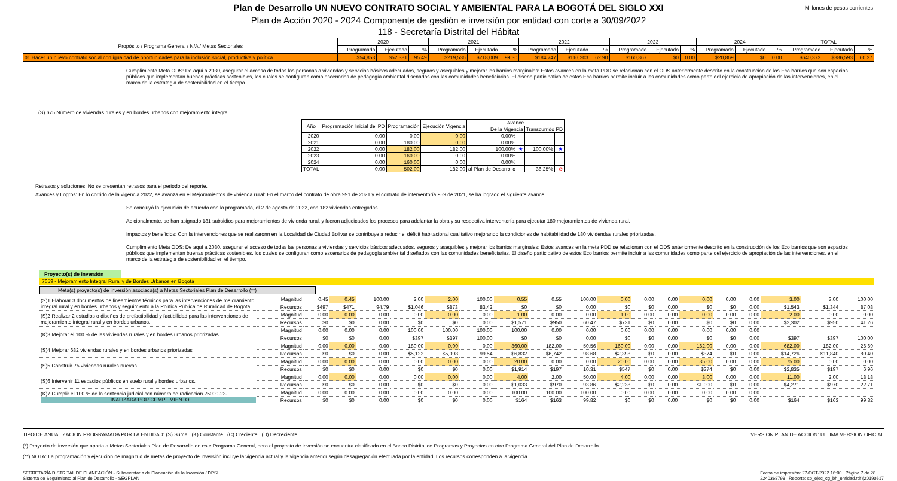Plan de Desarrollo UN NUEVO CONTRATO SOCIAL Y AMBIENTAL PARA LA BOGOTÁ DEL SIGLO XXI
Millones de pesos corrientes
Plan de Acción 2020 - 2024 Componente de gestión e inversión por entidad con corte a 30/09/2022
118 - Secretaría Distrital del Hábitat
| Propósito / Programa General / N/A / Metas Sectoriales | 2020 | | | 2021 | | | 2022 | | | 2023 | | | 2024 | | | TOTAL | | |
| --- | --- | --- | --- | --- | --- | --- | --- | --- | --- | --- | --- | --- | --- | --- | --- | --- | --- | --- |
| | Programado | Ejecutado | % | Programado | Ejecutado | % | Programado | Ejecutado | % | Programado | Ejecutado | % | Programado | Ejecutado | % | Programado | Ejecutado | % |
| 01 Hacer un nuevo contrato social con igualdad de oportunidades para la inclusión social, productiva y política | $54,853 | $52,381 | 95.49 | $219,536 | $218,009 | 99.30 | $184,747 | $116,203 | 62.90 | $160,367 | $0 | 0.00 | $20,869 | $0 | 0.00 | $640,373 | $386,593 | 60.37 |
Cumplimiento Meta ODS: De aquí a 2030, asegurar el acceso de todas las personas a viviendas y servicios básicos adecuados, seguros y asequibles y mejorar los barrios marginales: Estos avances en la meta PDD se relacionan con el ODS anteriormente descrito en la construcción de los Eco barrios que son espacios públicos que implementan buenas prácticas sostenibles, los cuales se configuran como escenarios de pedagogía ambiental diseñados con las comunidades beneficiarias. El diseño participativo de estos Eco barrios permite incluir a las comunidades como parte del ejercicio de apropiación de las intervenciones, en el marco de la estrategia de sostenibilidad en el tiempo.
(S) 675 Número de viviendas rurales y en bordes urbanos con mejoramiento integral
| Año | Programación Inicial del PD | Programación | Ejecución Vigencia | Avance | | | |
| --- | --- | --- | --- | --- | --- | --- | --- |
| | | | | De la Vigencia | | Transcurrido PD | |
| 2020 | 0.00 | 0.00 | 0.00 | 0.00% | | | |
| 2021 | 0.00 | 180.00 | 0.00 | 0.00% | | | |
| 2022 | 0.00 | 182.00 | 182.00 | 100.00% | ★ | 100.00% | ★ |
| 2023 | 0.00 | 160.00 | 0.00 | 0.00% | | | |
| 2024 | 0.00 | 160.00 | 0.00 | 0.00% | | | |
| TOTAL | 0.00 | 502.00 | 182.00 | al Plan de Desarrollo | | 36.25% | ⊘ |
Retrasos y soluciones: No se presentan retrasos para el periodo del reporte.
Avances y Logros: En lo corrido de la vigencia 2022, se avanza en el Mejoramientos de vivienda rural: En el marco del contrato de obra 991 de 2021 y el contrato de interventoría 959 de 2021, se ha logrado el siguiente avance:
Se concluyó la ejecución de acuerdo con lo programado, el 2 de agosto de 2022, con 182 viviendas entregadas.
Adicionalmente, se han asignado 181 subsidios para mejoramientos de vivienda rural, y fueron adjudicados los procesos para adelantar la obra y su respectiva interventoría para ejecutar 180 mejoramientos de vivienda rural.
Impactos y beneficios: Con la intervenciones que se realizaronn en la Localidad de Ciudad Bolívar se contribuye a reducir el déficit habitacional cualitativo mejorando la condiciones de habitabilidad de 180 vividendas rurales priorizadas.
Cumplimiento Meta ODS: De aquí a 2030, asegurar el acceso de todas las personas a viviendas y servicios básicos adecuados, seguros y asequibles y mejorar los barrios marginales: Estos avances en la meta PDD se relacionan con el ODS anteriormente descrito en la construcción de los Eco barrios que son espacios públicos que implementan buenas prácticas sostenibles, los cuales se configuran como escenarios de pedagogía ambiental diseñados con las comunidades beneficiarias. El diseño participativo de estos Eco barrios permite incluir a las comunidades como parte del ejercicio de apropiación de las intervenciones, en el marco de la estrategia de sostenibilidad en el tiempo.
Proyecto(s) de inversión
7659 - Mejoramiento Integral Rural y de Bordes Urbanos en Bogotá
Meta(s) proyecto(s) de inversión asociada(s) a Metas Sectoriales Plan de Desarrollo (**)
| (S)1 Elaborar 3 documentos de lineamientos técnicos para las intervenciones de mejoramiento integral rural y en bordes urbanos y seguimiento a la Política Pública de Ruralidad de Bogotá. | Magnitud | 0.45 | 0.45 | 100.00 | 2.00 | 2.00 | 100.00 | 0.55 | 0.55 | 100.00 | 0.00 | 0.00 | 0.00 | 0.00 | 0.00 | 0.00 | 3.00 | 3.00 | 100.00 |
| | Recursos | $497 | $471 | 94.79 | $1,046 | $873 | 83.42 | $0 | $0 | 0.00 | $0 | $0 | 0.00 | $0 | $0 | 0.00 | $1,543 | $1,344 | 87.08 |
| (S)2 Realizar 2 estudios o diseños de prefactibilidad y factibilidad para las intervenciones de mejoramiento integral rural y en bordes urbanos. | Magnitud | 0.00 | 0.00 | 0.00 | 0.00 | 0.00 | 0.00 | 1.00 | 0.00 | 0.00 | 1.00 | 0.00 | 0.00 | 0.00 | 0.00 | 0.00 | 2.00 | 0.00 | 0.00 |
| | Recursos | $0 | $0 | 0.00 | $0 | $0 | 0.00 | $1,571 | $950 | 60.47 | $731 | $0 | 0.00 | $0 | $0 | 0.00 | $2,302 | $950 | 41.26 |
| (K)3 Mejorar el 100 % de las viviendas rurales y en bordes urbanos priorizadas. | Magnitud | 0.00 | 0.00 | 0.00 | 100.00 | 100.00 | 100.00 | 100.00 | 0.00 | 0.00 | 0.00 | 0.00 | 0.00 | 0.00 | 0.00 | 0.00 | | | |
| | Recursos | $0 | $0 | 0.00 | $397 | $397 | 100.00 | $0 | $0 | 0.00 | $0 | $0 | 0.00 | $0 | $0 | 0.00 | $397 | $397 | 100.00 |
| (S)4 Mejorar 682 viviendas rurales y en bordes urbanos priorizadas | Magnitud | 0.00 | 0.00 | 0.00 | 180.00 | 0.00 | 0.00 | 360.00 | 182.00 | 50.56 | 160.00 | 0.00 | 0.00 | 162.00 | 0.00 | 0.00 | 682.00 | 182.00 | 26.69 |
| | Recursos | $0 | $0 | 0.00 | $5,122 | $5,098 | 99.54 | $6,832 | $6,742 | 98.68 | $2,398 | $0 | 0.00 | $374 | $0 | 0.00 | $14,726 | $11,840 | 80.40 |
| (S)5 Construir 75 viviendas rurales nuevas | Magnitud | 0.00 | 0.00 | 0.00 | 0.00 | 0.00 | 0.00 | 20.00 | 0.00 | 0.00 | 20.00 | 0.00 | 0.00 | 35.00 | 0.00 | 0.00 | 75.00 | 0.00 | 0.00 |
| | Recursos | $0 | $0 | 0.00 | $0 | $0 | 0.00 | $1,914 | $197 | 10.31 | $547 | $0 | 0.00 | $374 | $0 | 0.00 | $2,835 | $197 | 6.96 |
| (S)6 Intervenir 11 espacios públicos en suelo rural y bordes urbanos. | Magnitud | 0.00 | 0.00 | 0.00 | 0.00 | 0.00 | 0.00 | 4.00 | 2.00 | 50.00 | 4.00 | 0.00 | 0.00 | 3.00 | 0.00 | 0.00 | 11.00 | 2.00 | 18.18 |
| | Recursos | $0 | $0 | 0.00 | $0 | $0 | 0.00 | $1,033 | $970 | 93.86 | $2,238 | $0 | 0.00 | $1,000 | $0 | 0.00 | $4,271 | $970 | 22.71 |
| (K)7 Cumplir el 100 % de la sentencia judicial con número de radicación 25000-23- FINALIZADA POR CUMPLIMIENTO | Magnitud | 0.00 | 0.00 | 0.00 | 0.00 | 0.00 | 0.00 | 100.00 | 100.00 | 100.00 | 0.00 | 0.00 | 0.00 | 0.00 | 0.00 | 0.00 | | | |
| | Recursos | $0 | $0 | 0.00 | $0 | $0 | 0.00 | $164 | $163 | 99.82 | $0 | $0 | 0.00 | $0 | $0 | 0.00 | $164 | $163 | 99.82 |
TIPO DE ANUALIZACION PROGRAMADA POR LA ENTIDAD: (S) Suma (K) Constante (C) Creciente (D) Decreciente VERSION PLAN DE ACCION: ULTIMA VERSION OFICIAL
(*) Proyecto de inversión que aporta a Metas Sectoriales Plan de Desarrollo de este Programa General, pero el proyecto de inversión se encuentra clasificado en el Banco Distrital de Programas y Proyectos en otro Programa General del Plan de Desarrollo.
(**) NOTA: La programación y ejecución de magnitud de metas de proyecto de inversión incluye la vigencia actual y la vigencia anterior según desagregación efectuada por la entidad. Los recursos corresponden a la vigencia.
SECRETARÍA DISTRITAL DE PLANEACIÓN - Subsecretaría de Planeación de la Inversión / DPSI
Sistema de Seguimiento al Plan de Desarrollo - SEGPLAN
Fecha de impresión: 27-OCT-2022 16:00 Página 7 de 28
2240368798 Reporte: sp_ejec_cg_bh_entidad.rdf (20190617